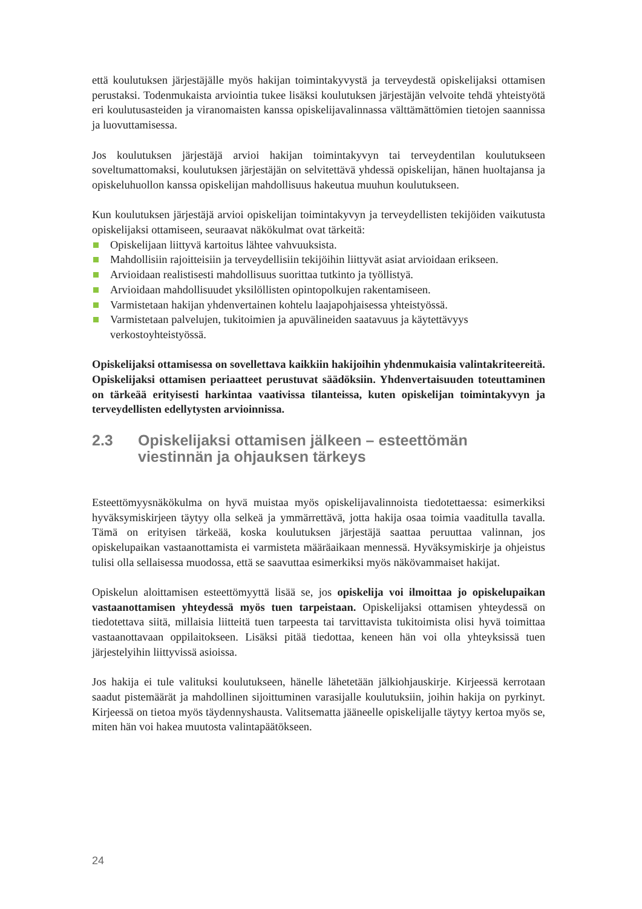että koulutuksen järjestäjälle myös hakijan toimintakyvystä ja terveydestä opiskelijaksi ottamisen perustaksi. Todenmukaista arviointia tukee lisäksi koulutuksen järjestäjän velvoite tehdä yhteistyötä eri koulutusasteiden ja viranomaisten kanssa opiskelijavalinnassa välttämättömien tietojen saannissa ja luovuttamisessa.
Jos koulutuksen järjestäjä arvioi hakijan toimintakyvyn tai terveydentilan koulutukseen soveltumattomaksi, koulutuksen järjestäjän on selvitettävä yhdessä opiskelijan, hänen huoltajansa ja opiskeluhuollon kanssa opiskelijan mahdollisuus hakeutua muuhun koulutukseen.
Kun koulutuksen järjestäjä arvioi opiskelijan toimintakyvyn ja terveydellisten tekijöiden vaikutusta opiskelijaksi ottamiseen, seuraavat näkökulmat ovat tärkeitä:
Opiskelijaan liittyvä kartoitus lähtee vahvuuksista.
Mahdollisiin rajoitteisiin ja terveydellisiin tekijöihin liittyvät asiat arvioidaan erikseen.
Arvioidaan realistisesti mahdollisuus suorittaa tutkinto ja työllistyä.
Arvioidaan mahdollisuudet yksilöllisten opintopolkujen rakentamiseen.
Varmistetaan hakijan yhdenvertainen kohtelu laajapohjaisessa yhteistyössä.
Varmistetaan palvelujen, tukitoimien ja apuvälineiden saatavuus ja käytettävyys verkostoyhteistyössä.
Opiskelijaksi ottamisessa on sovellettava kaikkiin hakijoihin yhdenmukaisia valintakriteereitä. Opiskelijaksi ottamisen periaatteet perustuvat säädöksiin. Yhdenvertaisuuden toteuttaminen on tärkeää erityisesti harkintaa vaativissa tilanteissa, kuten opiskelijan toimintakyvyn ja terveydellisten edellytysten arvioinnissa.
2.3 Opiskelijaksi ottamisen jälkeen – esteettömän viestinnän ja ohjauksen tärkeys
Esteettömyysnäkökulma on hyvä muistaa myös opiskelijavalinnoista tiedotettaessa: esimerkiksi hyväksymiskirjeen täytyy olla selkeä ja ymmärrettävä, jotta hakija osaa toimia vaaditulla tavalla. Tämä on erityisen tärkeää, koska koulutuksen järjestäjä saattaa peruuttaa valinnan, jos opiskelupaikan vastaanottamista ei varmisteta määräaikaan mennessä. Hyväksymiskirje ja ohjeistus tulisi olla sellaisessa muodossa, että se saavuttaa esimerkiksi myös näkövammaiset hakijat.
Opiskelun aloittamisen esteettömyyttä lisää se, jos opiskelija voi ilmoittaa jo opiskelupaikan vastaanottamisen yhteydessä myös tuen tarpeistaan. Opiskelijaksi ottamisen yhteydessä on tiedotettava siitä, millaisia liitteitä tuen tarpeesta tai tarvittavista tukitoimista olisi hyvä toimittaa vastaanottavaan oppilaitokseen. Lisäksi pitää tiedottaa, keneen hän voi olla yhteyksissä tuen järjestelyihin liittyvissä asioissa.
Jos hakija ei tule valituksi koulutukseen, hänelle lähetetään jälkiohjauskirje. Kirjeessä kerrotaan saadut pistemäärät ja mahdollinen sijoittuminen varasijalle koulutuksiin, joihin hakija on pyrkinyt. Kirjeessä on tietoa myös täydennyshausta. Valitsematta jääneelle opiskelijalle täytyy kertoa myös se, miten hän voi hakea muutosta valintapäätökseen.
24